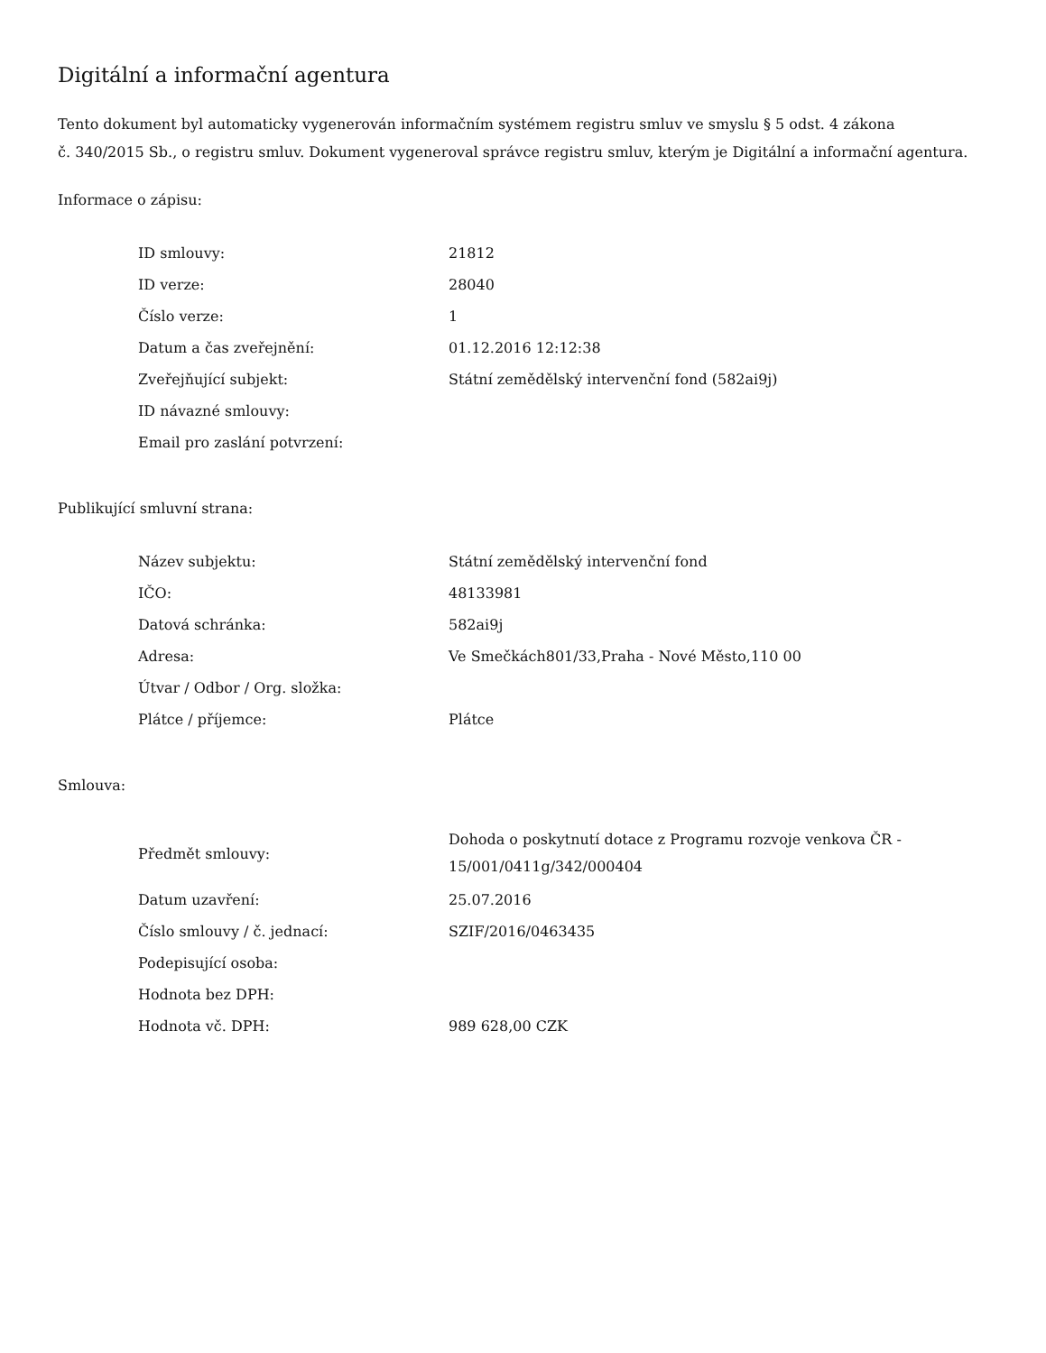Digitální a informační agentura
Tento dokument byl automaticky vygenerován informačním systémem registru smluv ve smyslu § 5 odst. 4 zákona
č. 340/2015 Sb., o registru smluv. Dokument vygeneroval správce registru smluv, kterým je Digitální a informační agentura.
Informace o zápisu:
| ID smlouvy: | 21812 |
| ID verze: | 28040 |
| Číslo verze: | 1 |
| Datum a čas zveřejnění: | 01.12.2016 12:12:38 |
| Zveřejňující subjekt: | Státní zemědělský intervenční fond (582ai9j) |
| ID návazné smlouvy: | |
| Email pro zaslání potvrzení: | |
Publikující smluvní strana:
| Název subjektu: | Státní zemědělský intervenční fond |
| IČO: | 48133981 |
| Datová schránka: | 582ai9j |
| Adresa: | Ve Smečkách801/33,Praha - Nové Město,110 00 |
| Útvar / Odbor / Org. složka: | |
| Plátce / příjemce: | Plátce |
Smlouva:
| Předmět smlouvy: | Dohoda o poskytnutí dotace z Programu rozvoje venkova ČR - 15/001/0411g/342/000404 |
| Datum uzavření: | 25.07.2016 |
| Číslo smlouvy / č. jednací: | SZIF/2016/0463435 |
| Podepisující osoba: | |
| Hodnota bez DPH: | |
| Hodnota vč. DPH: | 989 628,00 CZK |